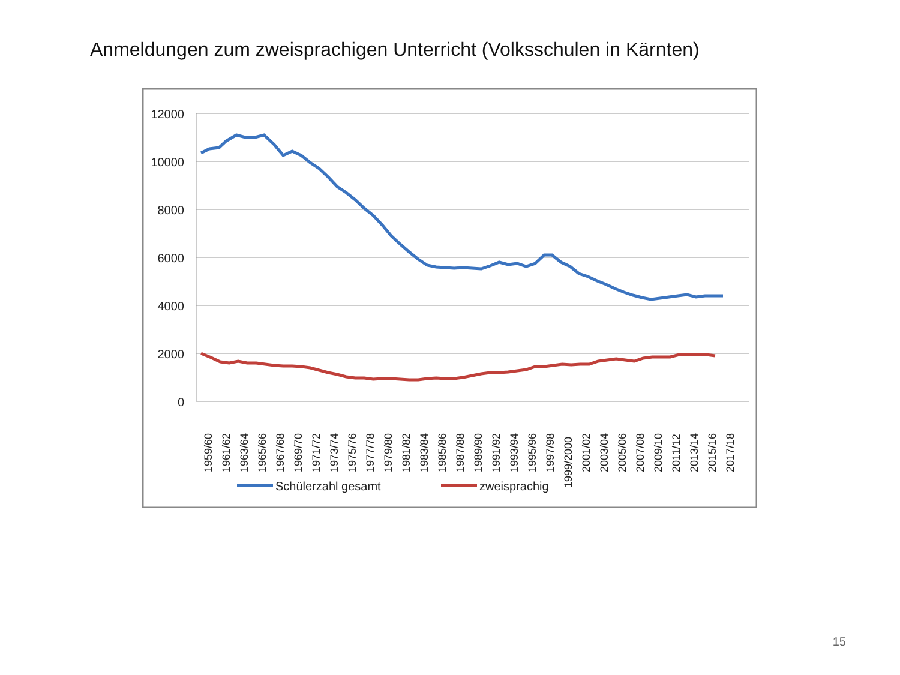Anmeldungen zum zweisprachigen Unterricht (Volksschulen in Kärnten)
12000
10000
8000
6000
4000
2000
0
1959/60
1961/62
1963/64
1965/66
1967/68
1969/70
1971/72
1973/74
1975/76
1977/78
1979/80
1981/82
1983/84
1985/86
1987/88
1989/90
1991/92
1993/94
1995/96
1997/98
1999/2000
2001/02
2003/04
2005/06
2007/08
2009/10
2011/12
2013/14
2015/16
2017/18
Schülerzahl gesamt
zweisprachig
15